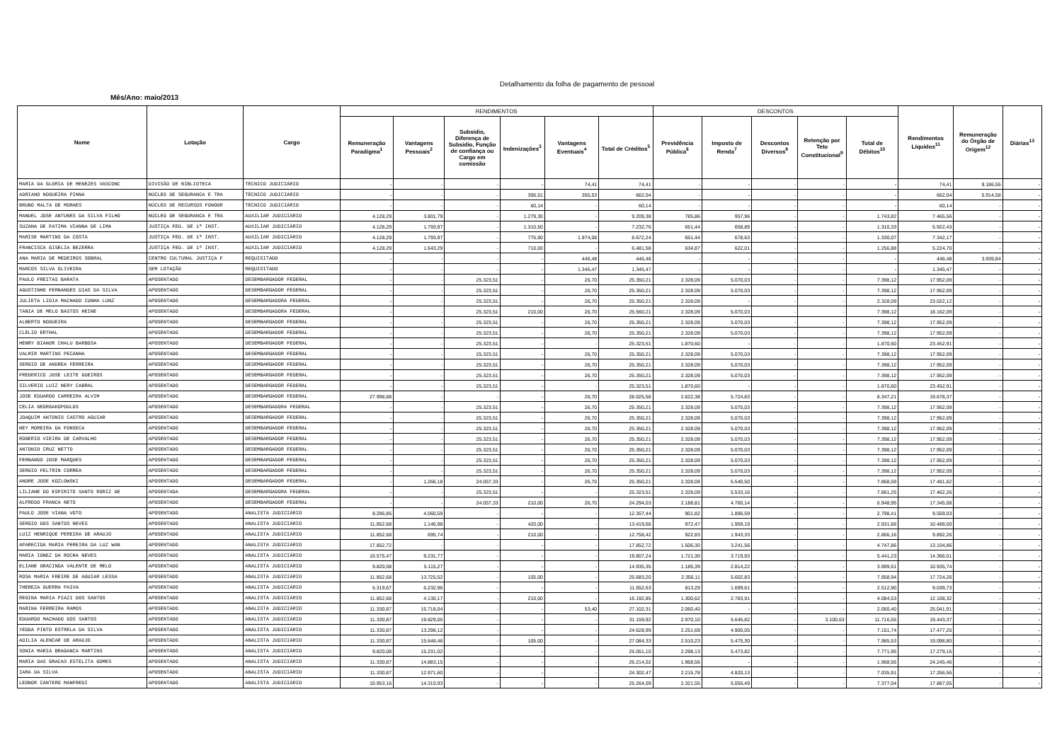Detalhamento da folha de pagamento de pessoal
Mês/Ano: maio/2013
| Nome | Lotação | Cargo | RENDIMENTOS | | | | | | DESCONTOS | | | | | Rendimentos Líquidos<sup>11</sup> | Remuneração do Órgão de Origem<sup>12</sup> | Diárias<sup>13</sup> |
| --- | --- | --- | --- | --- | --- | --- | --- | --- | --- | --- | --- | --- | --- | --- | --- | --- |
| | | | Remuneração Paradigma<sup>1</sup> | Vantagens Pessoais<sup>2</sup> | Subsidio, Diferença de Subsidio, Função de confiança ou Cargo em comissão | Indenizações<sup>3</sup> | Vantagens Eventuais<sup>4</sup> | Total de Créditos<sup>5</sup> | Previdência Pública<sup>6</sup> | Imposto de Renda<sup>7</sup> | Descontos Diversos<sup>8</sup> | Retenção por Teto Constitucional<sup>9</sup> | Total de Débitos<sup>10</sup> | | | |
| MARIA DA GLORIA DE MENEZES VASCONC | DIVISÃO DE BIBLIOTECA | TÉCNICO JUDICIÁRIO | - | - | - | - | 74,41 | 74,41 | - | - | - | - | - | 74,41 | 9.186,55 | - |
| ADRIANO NOGUEIRA PINNA | NÚCLEO DE SEGURANCA E TRA | TÉCNICO JUDICIÁRIO | - | - | - | 306,51 | 355,53 | 662,04 | - | - | - | - | - | 662,04 | 5.914,58 | - |
| BRUNO MALTA DE MORAES | NÚCLEO DE RECURSOS FONOGR | TÉCNICO JUDICIÁRIO | - | - | - | 60,14 | - | 60,14 | - | - | - | - | - | 60,14 | - | - |
| MANUEL JOSE ANTUNES DA SILVA FILHO | NÚCLEO DE SEGURANCA E TRA | AUXILIAR JUDICIÁRIO | 4.128,29 | 3.801,79 | - | 1.279,30 | - | 9.209,38 | 785,86 | 957,96 | - | - | 1.743,82 | 7.465,56 | - | - |
| SUZANA DE FATIMA VIANNA DE LIMA | JUSTIÇA FED. DE 1ª INST. | AUXILIAR JUDICIÁRIO | 4.128,29 | 1.793,97 | - | 1.310,50 | - | 7.232,76 | 651,44 | 658,89 | - | - | 1.310,33 | 5.922,43 | - | - |
| MARISE MARTINS DA COSTA | JUSTIÇA FED. DE 1ª INST. | AUXILIAR JUDICIÁRIO | 4.128,29 | 1.793,97 | - | 775,90 | 1.974,08 | 8.672,24 | 651,44 | 678,63 | - | - | 1.330,07 | 7.342,17 | - | - |
| FRANCISCA GISELIA BEZERRA | JUSTIÇA FED. DE 1ª INST. | AUXILIAR JUDICIÁRIO | 4.128,29 | 1.643,29 | - | 710,00 | - | 6.481,58 | 634,87 | 622,01 | - | - | 1.256,88 | 5.224,70 | - | - |
| ANA MARIA DE MEDEIROS SOBRAL | CENTRO CULTURAL JUSTIÇA F | REQUISITADO | - | - | - | - | 446,48 | 446,48 | - | - | - | - | - | 446,48 | 3.939,84 | - |
| MARCOS SILVA OLIVEIRA | SEM LOTAÇÃO | REQUISITADO | - | - | - | - | 1.345,47 | 1.345,47 | - | - | - | - | - | 1.345,47 | - | - |
| PAULO FREITAS BARATA | APOSENTADO | DESEMBARGADOR FEDERAL | - | - | 25.323,51 | - | 26,70 | 25.350,21 | 2.328,09 | 5.070,03 | - | - | 7.398,12 | 17.952,09 | - | - |
| AGUSTINHO FERNANDES DIAS DA SILVA | APOSENTADO | DESEMBARGADOR FEDERAL | - | - | 25.323,51 | - | 26,70 | 25.350,21 | 2.328,09 | 5.070,03 | - | - | 7.398,12 | 17.952,09 | - | - |
| JULIETA LIDIA MACHADO CUNHA LUNZ | APOSENTADO | DESEMBARGADORA FEDERAL | - | - | 25.323,51 | - | 26,70 | 25.350,21 | 2.328,09 | - | - | - | 2.328,09 | 23.022,12 | - | - |
| TANIA DE MELO BASTOS HEINE | APOSENTADO | DESEMBARGADORA FEDERAL | - | - | 25.323,51 | 210,00 | 26,70 | 25.560,21 | 2.328,09 | 5.070,03 | - | - | 7.398,12 | 18.162,09 | - | - |
| ALBERTO NOGUEIRA | APOSENTADO | DESEMBARGADOR FEDERAL | - | - | 25.323,51 | - | 26,70 | 25.350,21 | 2.328,09 | 5.070,03 | - | - | 7.398,12 | 17.952,09 | - | - |
| CLELIO ERTHAL | APOSENTADO | DESEMBARGADOR FEDERAL | - | - | 25.323,51 | - | 26,70 | 25.350,21 | 2.328,09 | 5.070,03 | - | - | 7.398,12 | 17.952,09 | - | - |
| HENRY BIANOR CHALU BARBOSA | APOSENTADO | DESEMBARGADOR FEDERAL | - | - | 25.323,51 | - | - | 25.323,51 | 1.870,60 | - | - | - | 1.870,60 | 23.452,91 | - | - |
| VALMIR MARTINS PECANHA | APOSENTADO | DESEMBARGADOR FEDERAL | - | - | 25.323,51 | - | 26,70 | 25.350,21 | 2.328,09 | 5.070,03 | - | - | 7.398,12 | 17.952,09 | - | - |
| SERGIO DE ANDREA FERREIRA | APOSENTADO | DESEMBARGADOR FEDERAL | - | - | 25.323,51 | - | 26,70 | 25.350,21 | 2.328,09 | 5.070,03 | - | - | 7.398,12 | 17.952,09 | - | - |
| FREDERICO JOSE LEITE GUEIROS | APOSENTADO | DESEMBARGADOR FEDERAL | - | - | 25.323,51 | - | 26,70 | 25.350,21 | 2.328,09 | 5.070,03 | - | - | 7.398,12 | 17.952,09 | - | - |
| SILVERIO LUIZ NERY CABRAL | APOSENTADO | DESEMBARGADOR FEDERAL | - | - | 25.323,51 | - | - | 25.323,51 | 1.870,60 | - | - | - | 1.870,60 | 23.452,91 | - | - |
| JOSE EDUARDO CARREIRA ALVIM | APOSENTADO | DESEMBARGADOR FEDERAL | 27.998,88 | - | - | - | 26,70 | 28.025,58 | 2.622,38 | 5.724,83 | - | - | 8.347,21 | 19.678,37 | - | - |
| CELIA GEORGAKOPOULOS | APOSENTADO | DESEMBARGADORA FEDERAL | - | - | 25.323,51 | - | 26,70 | 25.350,21 | 2.328,09 | 5.070,03 | - | - | 7.398,12 | 17.952,09 | - | - |
| JOAQUIM ANTONIO CASTRO AGUIAR | APOSENTADO | DESEMBARGADOR FEDERAL | - | - | 25.323,51 | - | 26,70 | 25.350,21 | 2.328,09 | 5.070,03 | - | - | 7.398,12 | 17.952,09 | - | - |
| NEY MOREIRA DA FONSECA | APOSENTADO | DESEMBARGADOR FEDERAL | - | - | 25.323,51 | - | 26,70 | 25.350,21 | 2.328,09 | 5.070,03 | - | - | 7.398,12 | 17.952,09 | - | - |
| ROGERIO VIEIRA DE CARVALHO | APOSENTADO | DESEMBARGADOR FEDERAL | - | - | 25.323,51 | - | 26,70 | 25.350,21 | 2.328,09 | 5.070,03 | - | - | 7.398,12 | 17.952,09 | - | - |
| ANTONIO CRUZ NETTO | APOSENTADO | DESEMBARGADOR FEDERAL | - | - | 25.323,51 | - | 26,70 | 25.350,21 | 2.328,09 | 5.070,03 | - | - | 7.398,12 | 17.952,09 | - | - |
| FERNANDO JOSE MARQUES | APOSENTADO | DESEMBARGADOR FEDERAL | - | - | 25.323,51 | - | 26,70 | 25.350,21 | 2.328,09 | 5.070,03 | - | - | 7.398,12 | 17.952,09 | - | - |
| SERGIO FELTRIN CORREA | APOSENTADO | DESEMBARGADOR FEDERAL | - | - | 25.323,51 | - | 26,70 | 25.350,21 | 2.328,09 | 5.070,03 | - | - | 7.398,12 | 17.952,09 | - | - |
| ANDRE JOSE KOZLOWSKI | APOSENTADO | DESEMBARGADOR FEDERAL | - | 1.266,18 | 24.057,33 | - | 26,70 | 25.350,21 | 2.328,09 | 5.540,50 | - | - | 7.868,59 | 17.481,62 | - | - |
| LILIANE DO ESPIRITO SANTO RORIZ DE | APOSENTADA | DESEMBARGADORA FEDERAL | - | - | 25.323,51 | - | - | 25.323,51 | 2.328,09 | 5.533,16 | - | - | 7.861,25 | 17.462,26 | - | - |
| ALFREDO FRANCA NETO | APOSENTADO | DESEMBARGADOR FEDERAL | - | - | 24.057,33 | 210,00 | 26,70 | 24.294,03 | 2.188,81 | 4.760,14 | - | - | 6.948,95 | 17.345,08 | - | - |
| PAULO JOSE VIANA VOTO | APOSENTADO | ANALISTA JUDICIÁRIO | 8.296,85 | 4.060,59 | - | - | - | 12.357,44 | 901,82 | 1.896,59 | - | - | 2.798,41 | 9.559,03 | - | - |
| SERGIO DOS SANTOS NEVES | APOSENTADO | ANALISTA JUDICIÁRIO | 11.852,68 | 1.146,98 | - | 420,00 | - | 13.419,66 | 972,47 | 1.959,19 | - | - | 2.931,66 | 10.488,00 | - | - |
| LUIZ HENRIQUE PEREIRA DE ARAUJO | APOSENTADO | ANALISTA JUDICIÁRIO | 11.852,68 | 695,74 | - | 210,00 | - | 12.758,42 | 922,83 | 1.943,33 | - | - | 2.866,16 | 9.892,26 | - | - |
| APARECIDA MARIA PEREIRA DA LUZ WAN | APOSENTADO | ANALISTA JUDICIÁRIO | 17.852,72 | - | - | - | - | 17.852,72 | 1.506,30 | 3.241,56 | - | - | 4.747,86 | 13.104,86 | - | - |
| MARIA IGNEZ DA ROCHA NEVES | APOSENTADO | ANALISTA JUDICIÁRIO | 10.575,47 | 9.231,77 | - | - | - | 19.807,24 | 1.721,30 | 3.719,93 | - | - | 5.441,23 | 14.366,01 | - | - |
| ELIANE GRACINDA VALENTE DE MELO | APOSENTADO | ANALISTA JUDICIÁRIO | 9.820,08 | 5.115,27 | - | - | - | 14.935,35 | 1.185,39 | 2.814,22 | - | - | 3.999,61 | 10.935,74 | - | - |
| ROSA MARIA FREIRE DE AGUIAR LESSA | APOSENTADO | ANALISTA JUDICIÁRIO | 11.852,68 | 13.725,52 | - | 105,00 | - | 25.683,20 | 2.356,11 | 5.602,83 | - | - | 7.958,94 | 17.724,26 | - | - |
| THEREZA GUERRA PAIVA | APOSENTADO | ANALISTA JUDICIÁRIO | 5.319,67 | 6.232,96 | - | - | - | 11.552,63 | 813,29 | 1.699,61 | - | - | 2.512,90 | 9.039,73 | - | - |
| REGINA MARIA PIAZI DOS SANTOS | APOSENTADO | ANALISTA JUDICIÁRIO | 11.852,68 | 4.130,17 | - | 210,00 | - | 16.192,85 | 1.300,62 | 2.783,91 | - | - | 4.084,53 | 12.108,32 | - | - |
| MARINA FERREIRA RAMOS | APOSENTADO | ANALISTA JUDICIÁRIO | 11.330,87 | 15.718,04 | - | - | 53,40 | 27.102,31 | 2.060,40 | - | - | - | 2.060,40 | 25.041,91 | - | - |
| EDUARDO MACHADO DOS SANTOS | APOSENTADO | ANALISTA JUDICIÁRIO | 11.330,87 | 19.829,05 | - | - | - | 31.159,92 | 2.970,10 | 5.645,82 | - | 3.100,63 | 11.716,55 | 19.443,37 | - | - |
| YEDDA PINTO ESTRELA DA SILVA | APOSENTADO | ANALISTA JUDICIÁRIO | 11.330,87 | 13.298,12 | - | - | - | 24.628,99 | 2.251,69 | 4.900,05 | - | - | 7.151,74 | 17.477,25 | - | - |
| ADILIA ALENCAR DE ARAUJO | APOSENTADO | ANALISTA JUDICIÁRIO | 11.330,87 | 15.648,46 | - | 105,00 | - | 27.084,33 | 2.510,23 | 5.475,30 | - | - | 7.985,53 | 19.098,80 | - | - |
| SONIA MARIA BRAGANCA MARTINS | APOSENTADO | ANALISTA JUDICIÁRIO | 9.820,08 | 15.231,02 | - | - | - | 25.051,10 | 2.298,13 | 5.473,82 | - | - | 7.771,95 | 17.279,15 | - | - |
| MARIA DAS GRACAS ESTELITA GOMES | APOSENTADO | ANALISTA JUDICIÁRIO | 11.330,87 | 14.883,15 | - | - | - | 26.214,02 | 1.968,56 | - | - | - | 1.968,56 | 24.245,46 | - | - |
| IARA DA SILVA | APOSENTADO | ANALISTA JUDICIÁRIO | 11.330,87 | 12.971,60 | - | - | - | 24.302,47 | 2.215,78 | 4.820,13 | - | - | 7.035,91 | 17.266,56 | - | - |
| LEONOR CANTERO MANFREDI | APOSENTADO | ANALISTA JUDICIÁRIO | 10.953,16 | 14.310,93 | - | - | - | 25.264,09 | 2.321,55 | 5.055,49 | - | - | 7.377,04 | 17.887,05 | - | - |